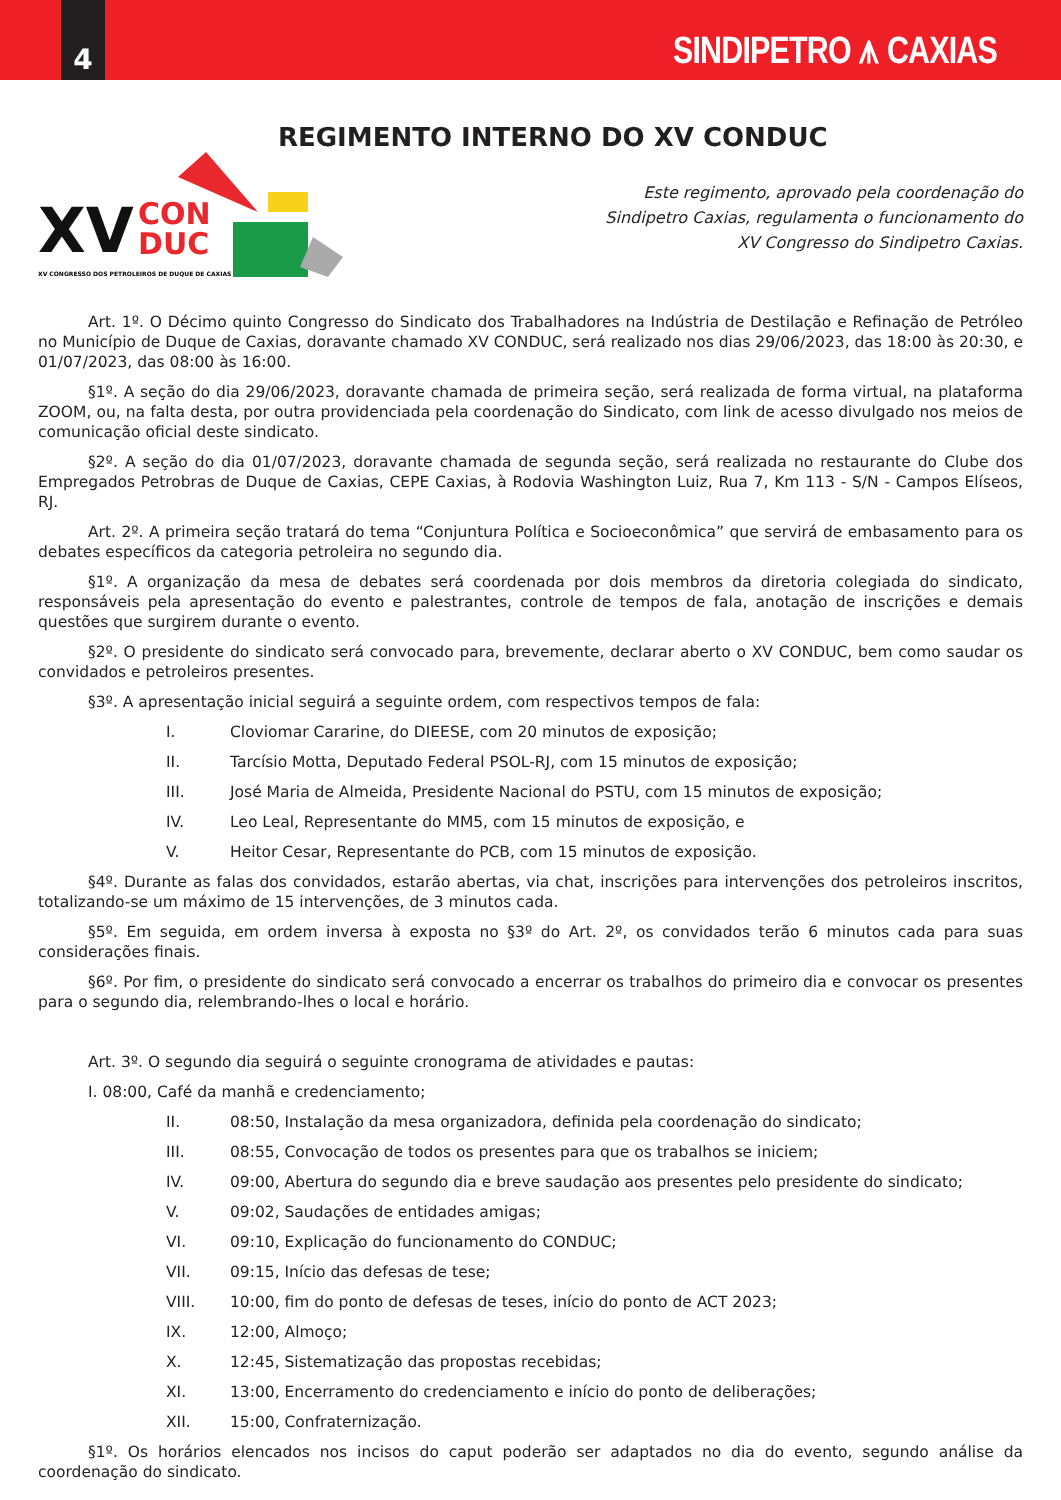4
SINDIPETRO ⩚ CAXIAS
REGIMENTO INTERNO DO XV CONDUC
XV
CON
DUC
XV CONGRESSO DOS PETROLEIROS DE DUQUE DE CAXIAS
Este regimento, aprovado pela coordenação do
Sindipetro Caxias, regulamenta o funcionamento do
XV Congresso do Sindipetro Caxias.
Art. 1º. O Décimo quinto Congresso do Sindicato dos Trabalhadores na Indústria de Destilação e Refinação de Petróleo no Município de Duque de Caxias, doravante chamado XV CONDUC, será realizado nos dias 29/06/2023, das 18:00 às 20:30, e 01/07/2023, das 08:00 às 16:00.
§1º. A seção do dia 29/06/2023, doravante chamada de primeira seção, será realizada de forma virtual, na plataforma ZOOM, ou, na falta desta, por outra providenciada pela coordenação do Sindicato, com link de acesso divulgado nos meios de comunicação oficial deste sindicato.
§2º. A seção do dia 01/07/2023, doravante chamada de segunda seção, será realizada no restaurante do Clube dos Empregados Petrobras de Duque de Caxias, CEPE Caxias, à Rodovia Washington Luiz, Rua 7, Km 113 - S/N - Campos Elíseos, RJ.
Art. 2º. A primeira seção tratará do tema “Conjuntura Política e Socioeconômica” que servirá de embasamento para os debates específicos da categoria petroleira no segundo dia.
§1º. A organização da mesa de debates será coordenada por dois membros da diretoria colegiada do sindicato, responsáveis pela apresentação do evento e palestrantes, controle de tempos de fala, anotação de inscrições e demais questões que surgirem durante o evento.
§2º. O presidente do sindicato será convocado para, brevemente, declarar aberto o XV CONDUC, bem como saudar os convidados e petroleiros presentes.
§3º. A apresentação inicial seguirá a seguinte ordem, com respectivos tempos de fala:
I. Cloviomar Cararine, do DIEESE, com 20 minutos de exposição;
II. Tarcísio Motta, Deputado Federal PSOL-RJ, com 15 minutos de exposição;
III. José Maria de Almeida, Presidente Nacional do PSTU, com 15 minutos de exposição;
IV. Leo Leal, Representante do MM5, com 15 minutos de exposição, e
V. Heitor Cesar, Representante do PCB, com 15 minutos de exposição.
§4º. Durante as falas dos convidados, estarão abertas, via chat, inscrições para intervenções dos petroleiros inscritos, totalizando-se um máximo de 15 intervenções, de 3 minutos cada.
§5º. Em seguida, em ordem inversa à exposta no §3º do Art. 2º, os convidados terão 6 minutos cada para suas considerações finais.
§6º. Por fim, o presidente do sindicato será convocado a encerrar os trabalhos do primeiro dia e convocar os presentes para o segundo dia, relembrando-lhes o local e horário.
Art. 3º. O segundo dia seguirá o seguinte cronograma de atividades e pautas:
I. 08:00, Café da manhã e credenciamento;
II. 08:50, Instalação da mesa organizadora, definida pela coordenação do sindicato;
III. 08:55, Convocação de todos os presentes para que os trabalhos se iniciem;
IV. 09:00, Abertura do segundo dia e breve saudação aos presentes pelo presidente do sindicato;
V. 09:02, Saudações de entidades amigas;
VI. 09:10, Explicação do funcionamento do CONDUC;
VII. 09:15, Início das defesas de tese;
VIII. 10:00, fim do ponto de defesas de teses, início do ponto de ACT 2023;
IX. 12:00, Almoço;
X. 12:45, Sistematização das propostas recebidas;
XI. 13:00, Encerramento do credenciamento e início do ponto de deliberações;
XII. 15:00, Confraternização.
§1º. Os horários elencados nos incisos do caput poderão ser adaptados no dia do evento, segundo análise da coordenação do sindicato.